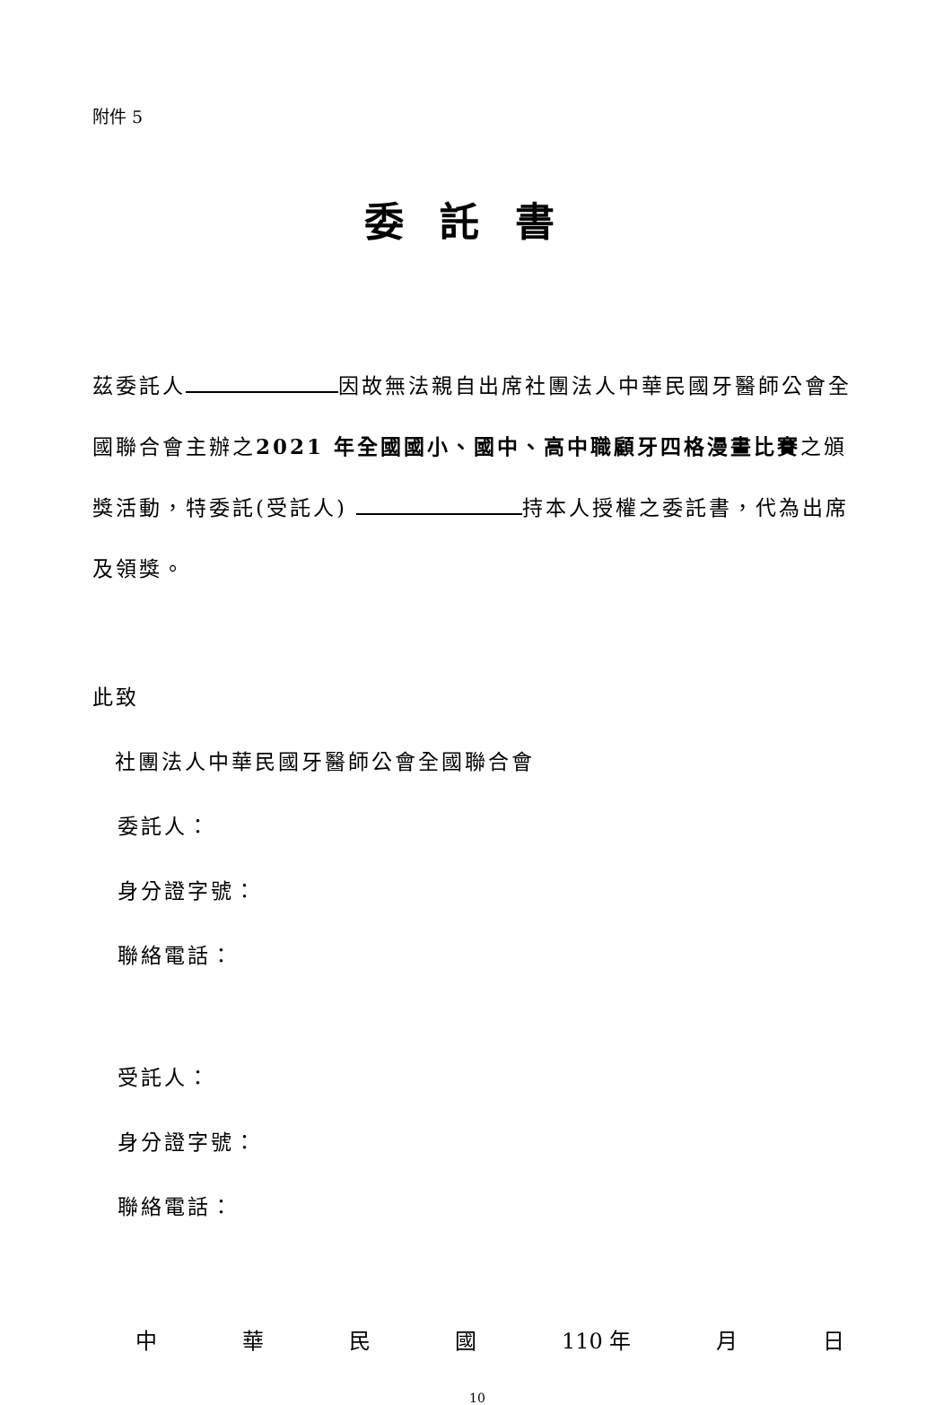附件 5
委託書
茲委託人 因故無法親自出席社團法人中華民國牙醫師公會全國聯合會主辦之2021 年全國國小、國中、高中職顧牙四格漫畫比賽之頒獎活動，特委託(受託人) 持本人授權之委託書，代為出席及領獎。
此致
社團法人中華民國牙醫師公會全國聯合會
委託人：
身分證字號：
聯絡電話：
受託人：
身分證字號：
聯絡電話：
中 華 民 國 110 年 月 日
10